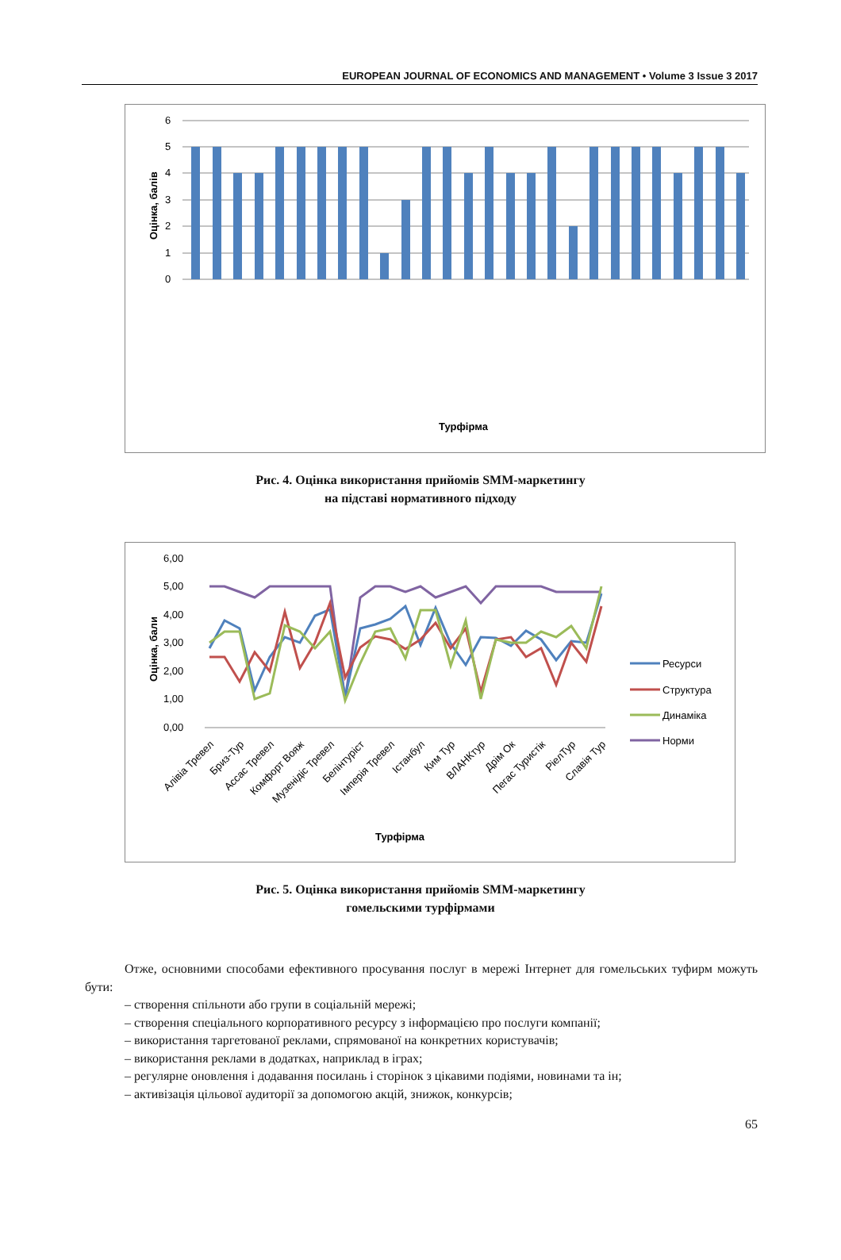EUROPEAN JOURNAL OF ECONOMICS AND MANAGEMENT • Volume 3 Issue 3 2017
6
5
4
3
2
1
0
Оцінка, балів
Турфірма
Рис. 4. Оцінка використання прийомів SMM-маркетингу
на підставі нормативного підходу
6,00
5,00
4,00
3,00
2,00
1,00
0,00
Оцінка, бали
Ресурси
Структура
Динаміка
Норми
Алівіа Тревел
Бриз-Тур
Ассас Тревел
Комфорт Вояж
Музенідіс Тревел
Белінтурiст
Імперія Тревел
Істанбул
Ким Тур
ВЛАНКтур
Дрім Ок
Пегас Туристік
РіелТур
Славія Тур
Турфірма
Рис. 5. Оцінка використання прийомів SMM-маркетингу
гомельскими турфірмами
Отже, основними способами ефективного просування послуг в мережі Інтернет для гомельських туфирм можуть бути:
– створення спільноти або групи в соціальній мережі;
– створення спеціального корпоративного ресурсу з інформацією про послуги компанії;
– використання таргетованої реклами, спрямованої на конкретних користувачів;
– використання реклами в додатках, наприклад в іграх;
– регулярне оновлення і додавання посилань і сторінок з цікавими подіями, новинами та ін;
– активізація цільової аудиторії за допомогою акцій, знижок, конкурсів;
65